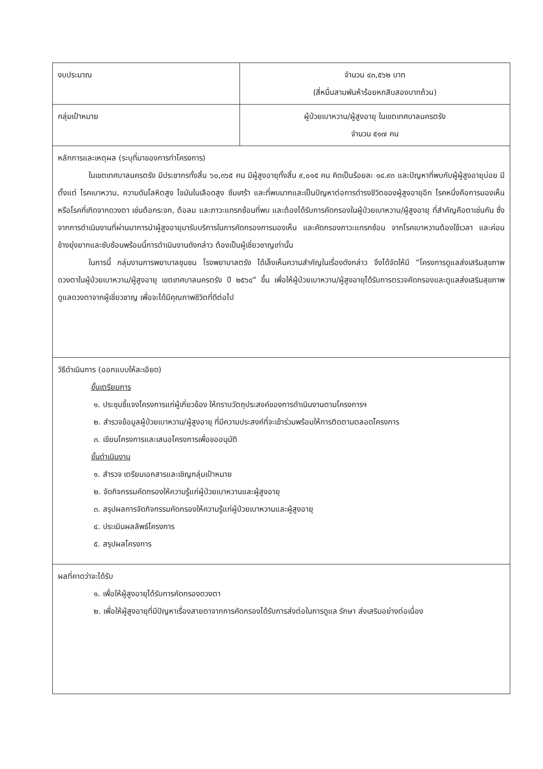| งบประมาณ | จำนวน ๔๓,๕๖๒ บาท (สี่หมื่นสามพันห้าร้อยหกสิบสองบาทถ้วน) |
| กลุ่มเป้าหมาย | ผู้ป่วยเบาหวาน/ผู้สูงอายุ ในเขตเทศบาลนครตรัง จำนวน ๕๑๗ คน |
| หลักการและเหตุผล (ระบุที่มาของการทำโครงการ) ในเขตเทศบาลนครตรัง มีประชากรทั้งสิ้น ๖๐,๓๖๕ คน มีผู้สูงอายุทั้งสิ้น ๙,๐๑๕ คน คิดเป็นร้อยละ ๑๔.๙๓ และปัญหาที่พบกับผู้ผู้สูงอายุบ่อย มีตั้งแต่ โรคเบาหวาน, ความดันโลหิตสูง ไขมันในเลือดสูง ซึมเศร้า และที่พบมากและเป็นปัญหาต่อการดำรงชีวิตของผู้สูงอายุอีก โรคหนึ่งคือการมองเห็น หรือโรคที่เกิดจากดวงตา เช่นต้อกระจก, ต้อลม และภาวะแทรกซ้อนที่พบ และต้องได้รับการคัดกรองในผู้ป่วยเบาหวาน/ผู้สูงอายุ ที่สำคัญคือตาเช่นกัน ซึ่งจากการดำเนินงานที่ผ่านมาการนำผู้สูงอายุมารับบริการในการคัดกรองการมองเห็น และคัดกรองภาวะแทรกซ้อน จากโรคเบาหวานต้องใช้เวลา และค่อนข้างยุ่งยากและซับซ้อนพร้อมนี้การดำเนินงานดังกล่าว ต้องเป็นผู้เชี่ยวชาญเท่านั้น ในการนี้ กลุ่มงานการพยาบาลชุมชน โรงพยาบาลตรัง ได้เล็งเห็นความสำคัญในเรื่องดังกล่าว จึงได้จัดให้มี “โครงการดูแลส่งเสริมสุขภาพดวงตาในผู้ป่วยเบาหวาน/ผู้สูงอายุ เขตเทศบาลนครตรัง ปี ๒๕๖๔” ขึ้น เพื่อให้ผู้ป่วยเบาหวาน/ผู้สูงอายุได้รับการตรวจคัดกรองและดูแลส่งเสริมสุขภาพดูแลดวงตาจากผู้เชี่ยวชาญ เพื่อจะได้มีคุณภาพชีวิตที่ดีต่อไป | |
| วิธีดำเนินการ (ออกแบบให้ละเอียด) ขั้นเตรียมการ ๑. ประชุมชี้แจงโครงการแก่ผู้เกี่ยวข้อง ให้ทราบวัตถุประสงค์ของการดำเนินงานตามโครงการฯ ๒. สำรวจข้อมูลผู้ป่วยเบาหวาน/ผู้สูงอายุ ที่มีความประสงค์ที่จะเข้าร่วมพร้อมให้การติดตามตลอดโครงการ ๓. เขียนโครงการและเสนอโครงการเพื่อขออนุมัติ ขั้นดำเนินงาน ๑. สำรวจ เตรียมเอกสารและเชิญกลุ่มเป้าหมาย ๒. จัดกิจกรรมคัดกรองให้ความรู้แก่ผู้ป่วยเบาหวานและผู้สูงอายุ ๓. สรุปผลการจัดกิจกรรมคัดกรองให้ความรู้แก่ผู้ป่วยเบาหวานและผู้สูงอายุ ๔. ประเมินผลลัพธ์โครงการ ๕. สรุปผลโครงการ | |
| ผลที่คาดว่าจะได้รับ ๑. เพื่อให้ผู้สูงอายุได้รับการคัดกรองดวงตา ๒. เพื่อให้ผู้สูงอายุที่มีปัญหาเรื่องสายตาจากการคัดกรองได้รับการส่งต่อในการดูแล รักษา ส่งเสริมอย่างต่อเนื่อง | |